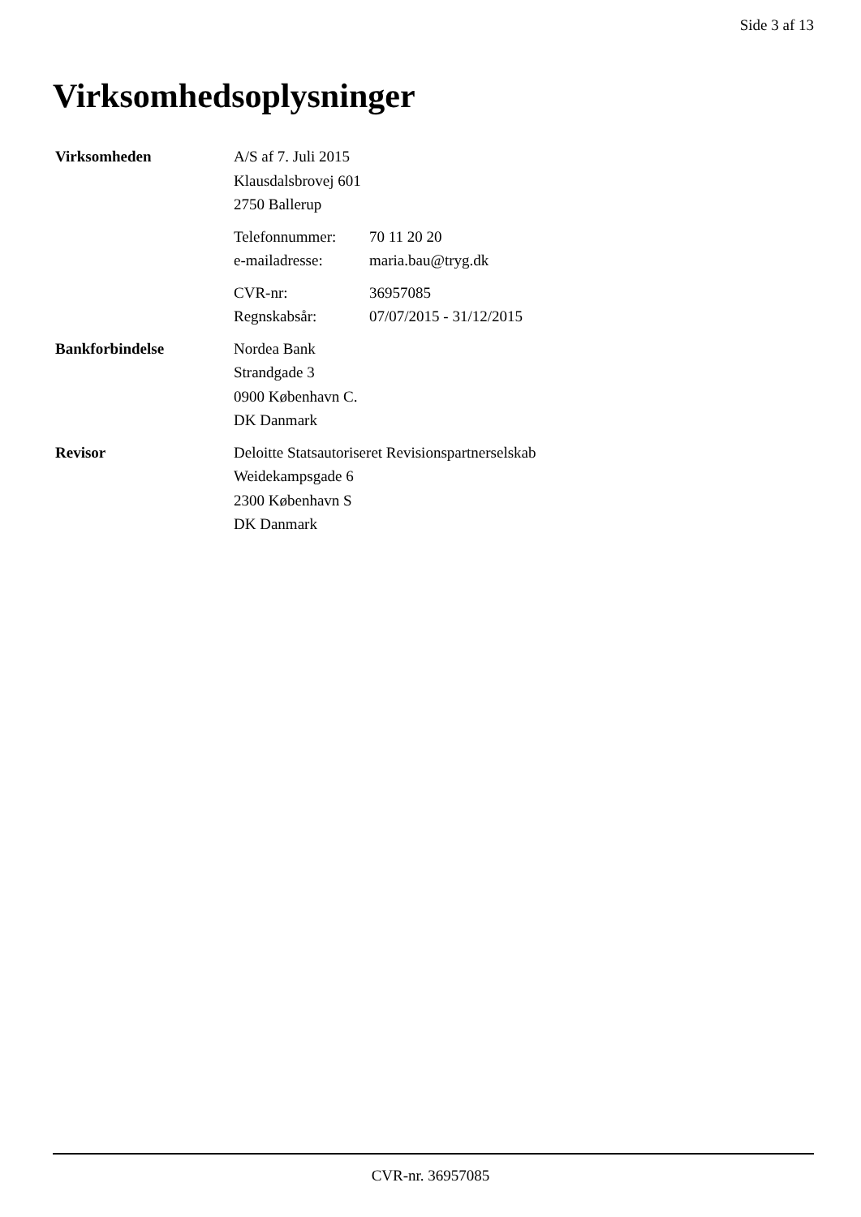Side 3 af 13
Virksomhedsoplysninger
Virksomheden A/S af 7. Juli 2015
Klausdalsbrovej 601
2750 Ballerup
Telefonnummer: 70 11 20 20
e-mailadresse: maria.bau@tryg.dk
CVR-nr: 36957085
Regnskabsår: 07/07/2015 - 31/12/2015
Bankforbindelse Nordea Bank
Strandgade 3
0900 København C.
DK Danmark
Revisor Deloitte Statsautoriseret Revisionspartnerselskab
Weidekampsgade 6
2300 København S
DK Danmark
CVR-nr. 36957085